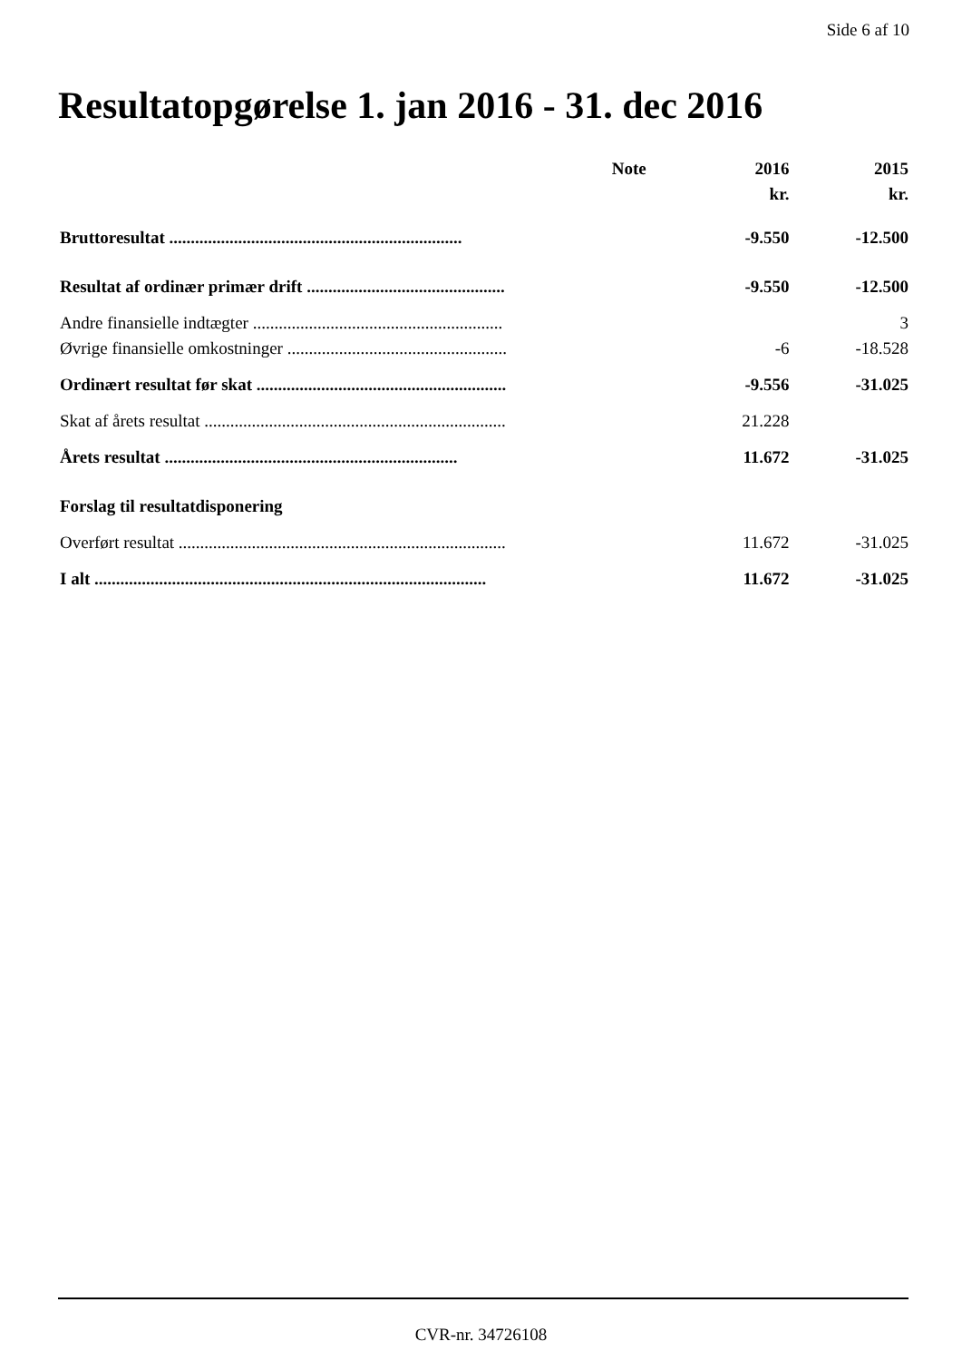Side 6 af 10
Resultatopgørelse 1. jan 2016 - 31. dec 2016
| | Note | 2016 | 2015 |
| --- | --- | --- | --- |
| | | kr. | kr. |
| Bruttoresultat .................................................................... | | -9.550 | -12.500 |
| Resultat af ordinær primær drift .............................................. | | -9.550 | -12.500 |
| Andre finansielle indtægter .......................................................... | | | 3 |
| Øvrige finansielle omkostninger ................................................... | | -6 | -18.528 |
| Ordinært resultat før skat .......................................................... | | -9.556 | -31.025 |
| Skat af årets resultat ...................................................................... | | 21.228 | |
| Årets resultat .................................................................... | | 11.672 | -31.025 |
| Forslag til resultatdisponering | | | |
| Overført resultat ............................................................................ | | 11.672 | -31.025 |
| I alt ........................................................................................... | | 11.672 | -31.025 |
CVR-nr. 34726108